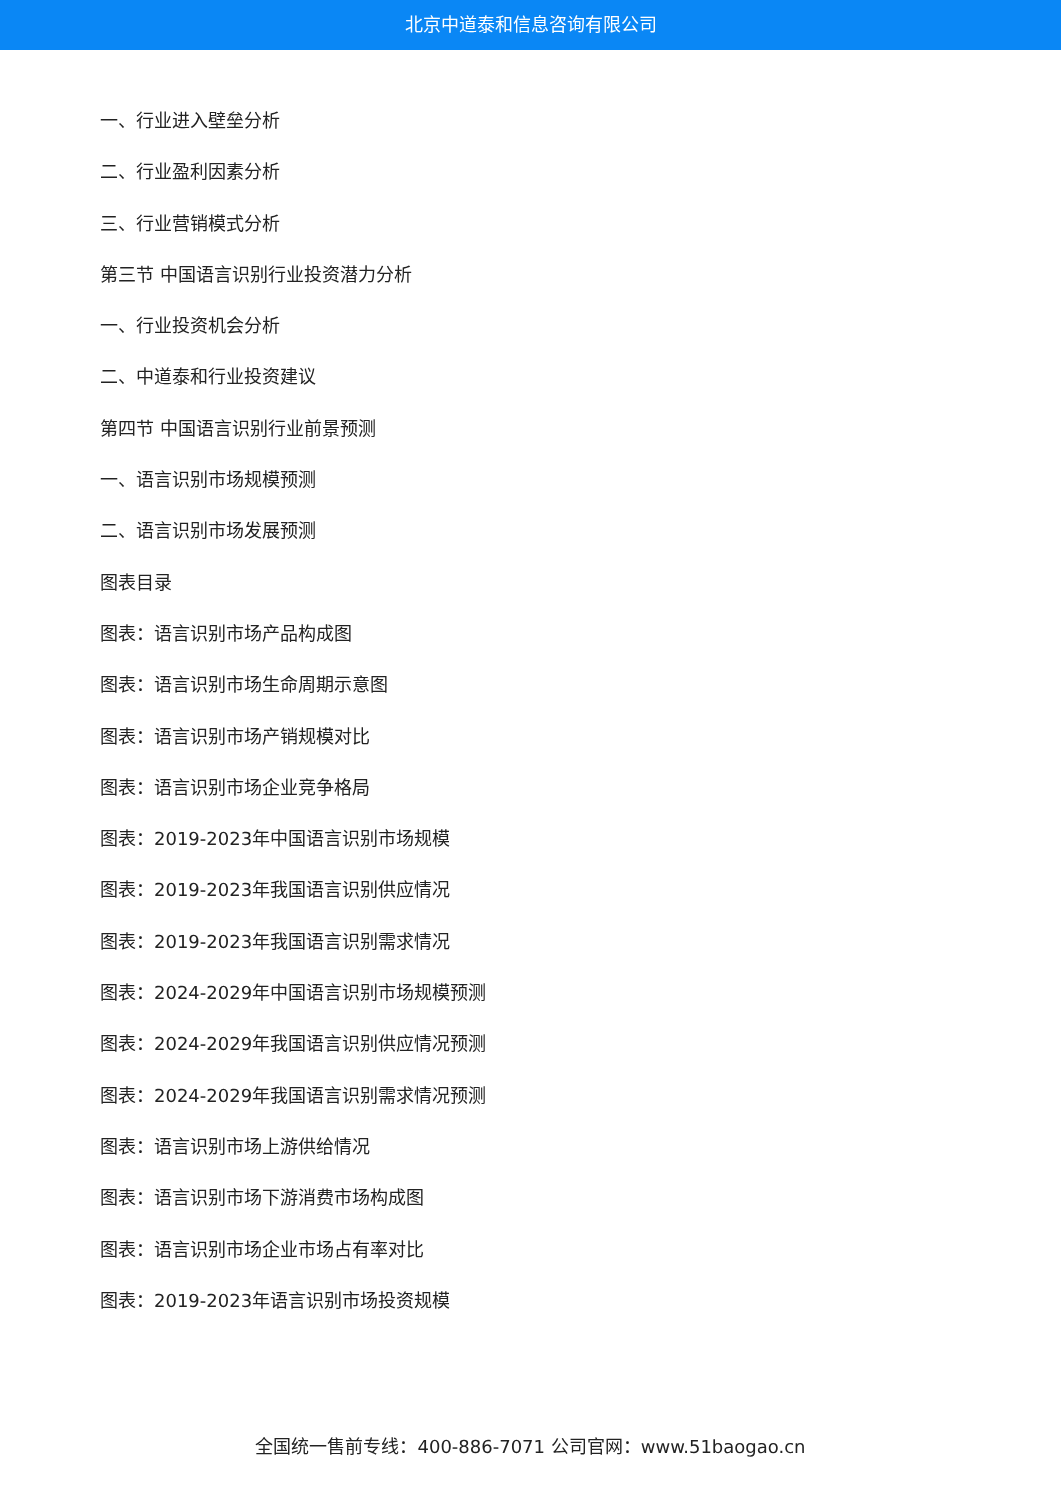北京中道泰和信息咨询有限公司
一、行业进入壁垒分析
二、行业盈利因素分析
三、行业营销模式分析
第三节 中国语言识别行业投资潜力分析
一、行业投资机会分析
二、中道泰和行业投资建议
第四节 中国语言识别行业前景预测
一、语言识别市场规模预测
二、语言识别市场发展预测
图表目录
图表：语言识别市场产品构成图
图表：语言识别市场生命周期示意图
图表：语言识别市场产销规模对比
图表：语言识别市场企业竞争格局
图表：2019-2023年中国语言识别市场规模
图表：2019-2023年我国语言识别供应情况
图表：2019-2023年我国语言识别需求情况
图表：2024-2029年中国语言识别市场规模预测
图表：2024-2029年我国语言识别供应情况预测
图表：2024-2029年我国语言识别需求情况预测
图表：语言识别市场上游供给情况
图表：语言识别市场下游消费市场构成图
图表：语言识别市场企业市场占有率对比
图表：2019-2023年语言识别市场投资规模
全国统一售前专线：400-886-7071 公司官网：www.51baogao.cn